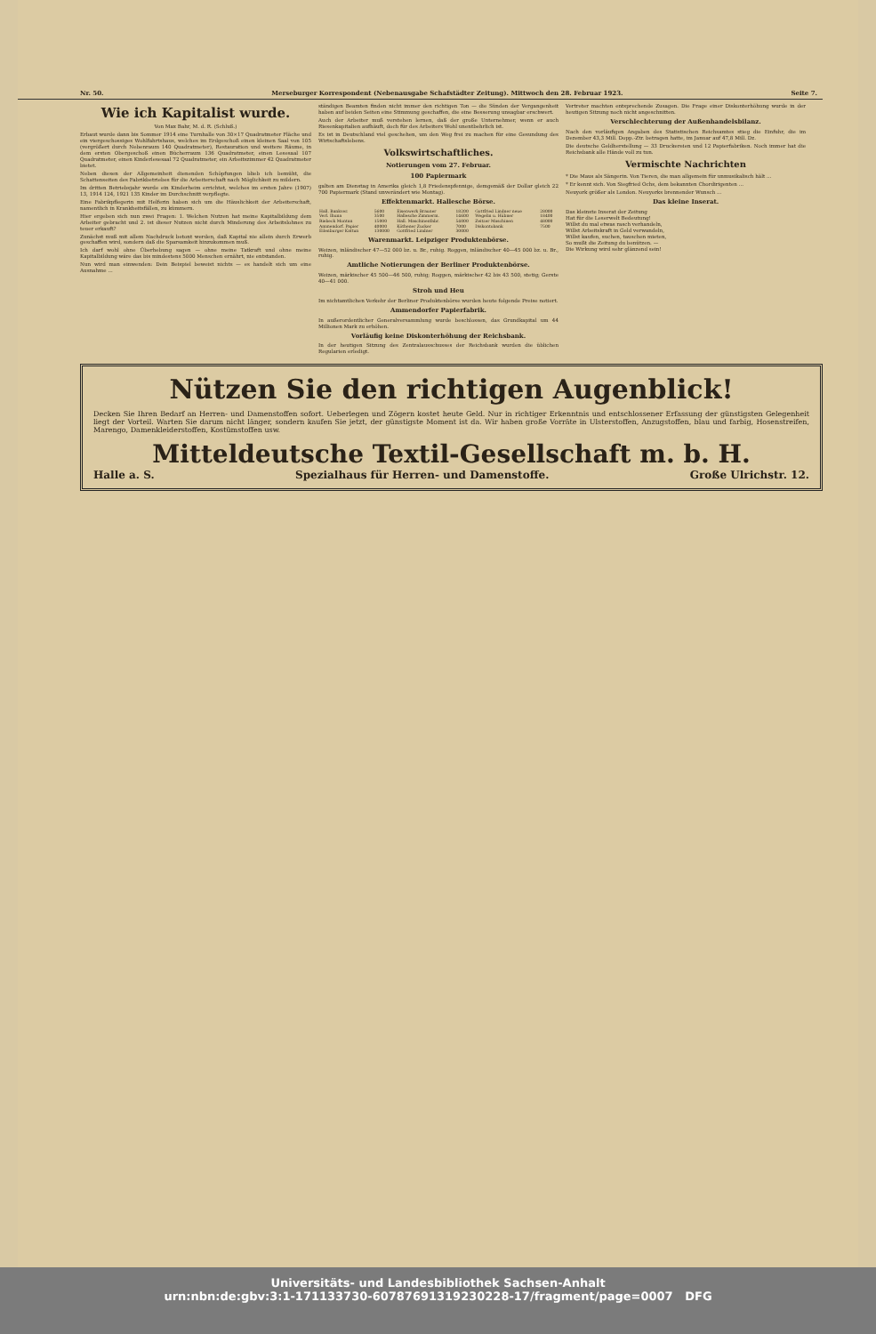Nr. 50. Merseburger Korrespondent (Nebenausgabe Schafstädter Zeitung). Mittwoch den 28. Februar 1923. Seite 7.
Wie ich Kapitalist wurde.
Von Max Bahr, M. d. R. (Schluß.)
Erbaut wurde dann bis Sommer 1914 eine Turnhalle von 30×17 Quadratmeter Fläche und ein viergeschossiges Wohlfahrtshaus, welches im Erdgeschoß einen kleinen Saal von 105 (vergrößert durch Nebenraum 140 Quadratmeter), Restauration und weitere Räume, in dem ersten Obergeschoß einen Bücherraum 136 Quadratmeter, einen Lesesaal 107 Quadratmeter, einen Kinderlesesaal 72 Quadratmeter, ein Arbeitszimmer 42 Quadratmeter bietet.
Neben diesen der Allgemeinheit dienenden Schöpfungen blieb ich bemüht, die Schattenseiten des Fabrikbetriebes für die Arbeiterschaft nach Möglichkeit zu mildern.
Im dritten Betriebsjahr wurde ein Kinderheim errichtet, welches im ersten Jahre (1907) 13, 1914 124, 1921 135 Kinder im Durchschnitt verpflegte.
Eine Fabrikpflegerin mit Helferin haben sich um die Häuslichkeit der Arbeiterschaft, namentlich in Krankheitsfällen, zu kümmern.
Hier ergeben sich nun zwei Fragen: 1. Welchen Nutzen hat meine Kapitalbildung dem Arbeiter gebracht und 2. ist dieser Nutzen nicht durch Minderung des Arbeitslohnes zu teuer erkauft?
Zunächst muß mit allem Nachdruck betont werden, daß Kapital nie allein durch Erwerb geschaffen wird, sondern daß die Sparsamkeit hinzukommen muß.
Ich darf wohl ohne Überhebung sagen — ohne meine Tatkraft und ohne meine Kapitalbildung wäre das bis mindestens 5000 Menschen ernährt, nie entstanden.
Nun wird man einwenden: Dein Beispiel beweist nichts — es handelt sich um eine Ausnahme ...
ständigen Beamten finden nicht immer den richtigen Ton — die Sünden der Vergangenheit haben auf beiden Seiten eine Stimmung geschaffen, die eine Besserung unsagbar erschwert.
Auch der Arbeiter muß verstehen lernen, daß der große Unternehmer, wenn er auch Riesenkapitalien aufhäuft, doch für des Arbeiters Wohl unentbehrlich ist.
Es ist in Deutschland viel geschehen, um den Weg frei zu machen für eine Gesundung des Wirtschaftslebens.
Volkswirtschaftliches.
Notierungen vom 27. Februar.
100 Papiermark
galten am Dienstag in Amerika gleich 1,8 Friedenspfennige, demgemäß der Dollar gleich 22 700 Papiermark (Stand unverändert wie Montag).
Effektenmarkt. Hallesche Börse.
| Hall. Bankver. | 5600 | Eisenwerk Brauner | 18200 | Gottfried Lindner neue | 28000 |
| Verl. Ihuna | 3500 | Hallesche Zimmerm. | 14600 | Wegelin u. Hübner | 18400 |
| Riebeck Montan | 15000 | Hall. Maschinenfabr. | 54000 | Zeitzer Maschinen | 48000 |
| Ammendorf. Papier | 40000 | Köthener Zucker | 7000 | Diskontobank | 7500 |
| Eilenburger Kattun | 130000 | Gottfried Lindner | 30000 | | |
Warenmarkt. Leipziger Produktenbörse.
Weizen, inländischer 47—52 000 bz. u. Br., ruhig. Roggen, inländischer 40—45 000 bz. u. Br., ruhig.
Amtliche Notierungen der Berliner Produktenbörse.
Weizen, märkischer 45 500—46 500, ruhig; Roggen, märkischer 42 bis 43 500, stetig; Gerste 40—41 000.
Stroh und Heu
Im nichtamtlichen Verkehr der Berliner Produktenbörse wurden heute folgende Preise notiert.
Ammendorfer Papierfabrik.
In außerordentlicher Generalversammlung wurde beschlossen, das Grundkapital um 44 Millionen Mark zu erhöhen.
Vorläufig keine Diskonterhöhung der Reichsbank.
In der heutigen Sitzung des Zentralausschusses der Reichsbank wurden die üblichen Regularien erledigt.
Vertreter machten entsprechende Zusagen. Die Frage einer Diskonterhöhung wurde in der heutigen Sitzung noch nicht angeschnitten.
Verschlechterung der Außenhandelsbilanz.
Nach den vorläufigen Angaben des Statistischen Reichsamtes stieg die Einfuhr, die im Dezember 43,3 Mill. Dopp.-Ztr. betragen hatte, im Januar auf 47,8 Mill. Dz.
Die deutsche Geldherstellung — 33 Druckereien und 12 Papierfabriken. Noch immer hat die Reichsbank alle Hände voll zu tun.
Vermischte Nachrichten
* Die Maus als Sängerin. Von Tieren, die man allgemein für unmusikalisch hält ...
* Er kennt sich. Von Siegfried Ochs, dem bekannten Chordirigenten ...
Neuyork größer als London. Neuyorks brennender Wunsch ...
Das kleine Inserat.
Das kleinste Inserat der Zeitung
Hat für die Leserwelt Bedeutung!
Willst du mal etwas rasch verhandeln,
Willst Arbeitskraft in Geld verwandeln,
Willst kaufen, suchen, tauschen mieten,
So mußt die Zeitung du benützen. —
Die Wirkung wird sehr glänzend sein!
Nützen Sie den richtigen Augenblick!
Decken Sie Ihren Bedarf an Herren- und Damenstoffen sofort. Ueberlegen und Zögern kostet heute Geld. Nur in richtiger Erkenntnis und entschlossener Erfassung der günstigsten Gelegenheit liegt der Vorteil. Warten Sie darum nicht länger, sondern kaufen Sie jetzt, der günstigste Moment ist da. Wir haben große Vorräte in Ulsterstoffen, Anzugstoffen, blau und farbig, Hosenstreifen, Marengo, Damenkleiderstoffen, Kostümstoffen usw.
Mitteldeutsche Textil-Gesellschaft m. b. H.
Halle a. S. Spezialhaus für Herren- und Damenstoffe. Große Ulrichstr. 12.
Universitäts- und Landesbibliothek Sachsen-Anhalt
urn:nbn:de:gbv:3:1-171133730-6078769131923022​8-17/fragment/page=0007 DFG